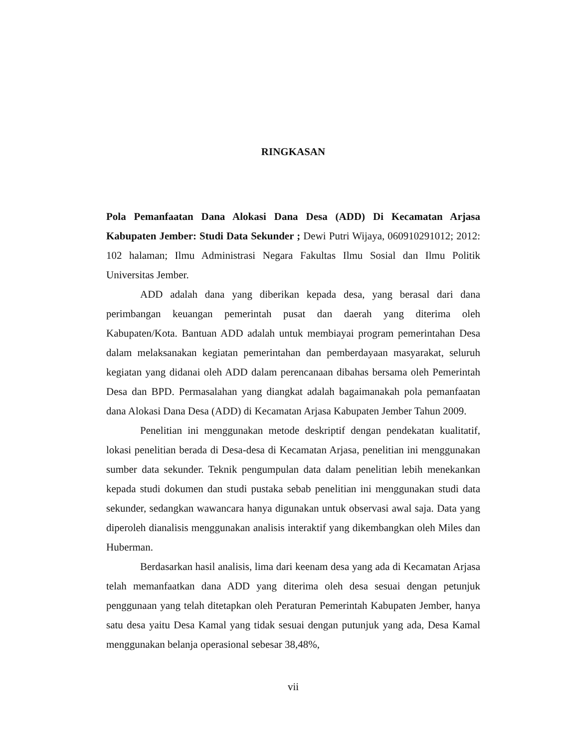RINGKASAN
Pola Pemanfaatan Dana Alokasi Dana Desa (ADD) Di Kecamatan Arjasa Kabupaten Jember: Studi Data Sekunder ; Dewi Putri Wijaya, 060910291012; 2012: 102 halaman; Ilmu Administrasi Negara Fakultas Ilmu Sosial dan Ilmu Politik Universitas Jember.
ADD adalah dana yang diberikan kepada desa, yang berasal dari dana perimbangan keuangan pemerintah pusat dan daerah yang diterima oleh Kabupaten/Kota. Bantuan ADD adalah untuk membiayai program pemerintahan Desa dalam melaksanakan kegiatan pemerintahan dan pemberdayaan masyarakat, seluruh kegiatan yang didanai oleh ADD dalam perencanaan dibahas bersama oleh Pemerintah Desa dan BPD. Permasalahan yang diangkat adalah bagaimanakah pola pemanfaatan dana Alokasi Dana Desa (ADD) di Kecamatan Arjasa Kabupaten Jember Tahun 2009.
Penelitian ini menggunakan metode deskriptif dengan pendekatan kualitatif, lokasi penelitian berada di Desa-desa di Kecamatan Arjasa, penelitian ini menggunakan sumber data sekunder. Teknik pengumpulan data dalam penelitian lebih menekankan kepada studi dokumen dan studi pustaka sebab penelitian ini menggunakan studi data sekunder, sedangkan wawancara hanya digunakan untuk observasi awal saja. Data yang diperoleh dianalisis menggunakan analisis interaktif yang dikembangkan oleh Miles dan Huberman.
Berdasarkan hasil analisis, lima dari keenam desa yang ada di Kecamatan Arjasa telah memanfaatkan dana ADD yang diterima oleh desa sesuai dengan petunjuk penggunaan yang telah ditetapkan oleh Peraturan Pemerintah Kabupaten Jember, hanya satu desa yaitu Desa Kamal yang tidak sesuai dengan putunjuk yang ada, Desa Kamal menggunakan belanja operasional sebesar 38,48%,
vii